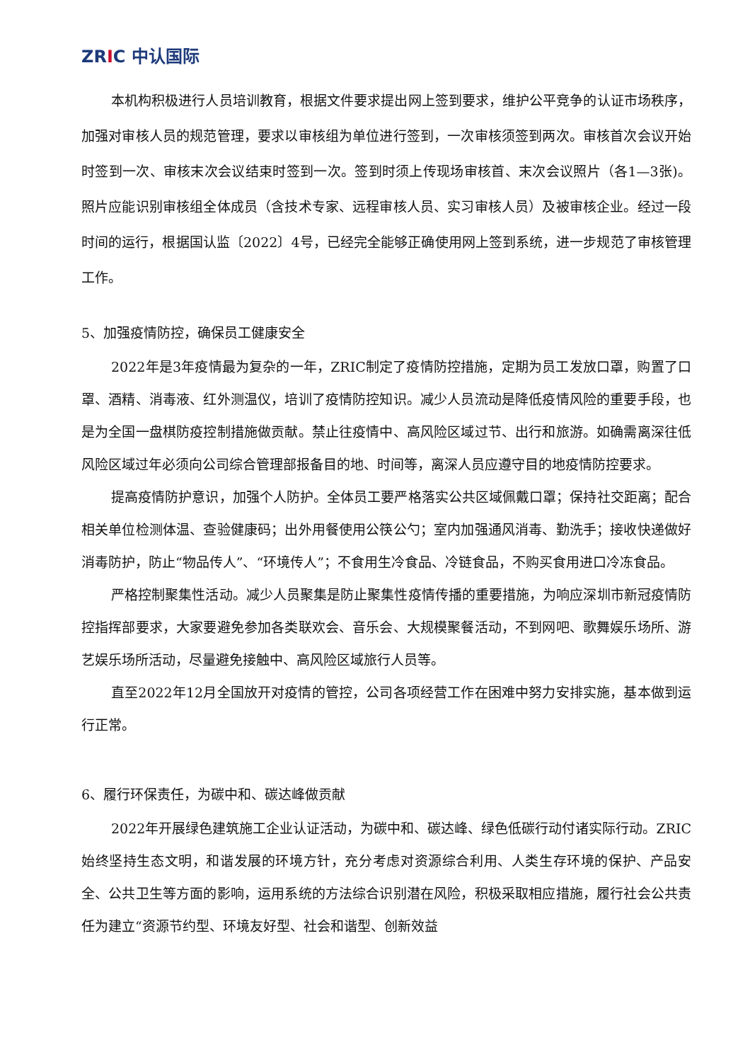ZRIC 中认国际
本机构积极进行人员培训教育，根据文件要求提出网上签到要求，维护公平竞争的认证市场秩序，加强对审核人员的规范管理，要求以审核组为单位进行签到，一次审核须签到两次。审核首次会议开始时签到一次、审核末次会议结束时签到一次。签到时须上传现场审核首、末次会议照片（各1—3张)。照片应能识别审核组全体成员（含技术专家、远程审核人员、实习审核人员）及被审核企业。经过一段时间的运行，根据国认监〔2022〕4号，已经完全能够正确使用网上签到系统，进一步规范了审核管理工作。
5、加强疫情防控，确保员工健康安全
2022年是3年疫情最为复杂的一年，ZRIC制定了疫情防控措施，定期为员工发放口罩，购置了口罩、酒精、消毒液、红外测温仪，培训了疫情防控知识。减少人员流动是降低疫情风险的重要手段，也是为全国一盘棋防疫控制措施做贡献。禁止往疫情中、高风险区域过节、出行和旅游。如确需离深往低风险区域过年必须向公司综合管理部报备目的地、时间等，离深人员应遵守目的地疫情防控要求。
提高疫情防护意识，加强个人防护。全体员工要严格落实公共区域佩戴口罩；保持社交距离；配合相关单位检测体温、查验健康码；出外用餐使用公筷公勺；室内加强通风消毒、勤洗手；接收快递做好消毒防护，防止“物品传人”、“环境传人”；不食用生冷食品、冷链食品，不购买食用进口冷冻食品。
严格控制聚集性活动。减少人员聚集是防止聚集性疫情传播的重要措施，为响应深圳市新冠疫情防控指挥部要求，大家要避免参加各类联欢会、音乐会、大规模聚餐活动，不到网吧、歌舞娱乐场所、游艺娱乐场所活动，尽量避免接触中、高风险区域旅行人员等。
直至2022年12月全国放开对疫情的管控，公司各项经营工作在困难中努力安排实施，基本做到运行正常。
6、履行环保责任，为碳中和、碳达峰做贡献
2022年开展绿色建筑施工企业认证活动，为碳中和、碳达峰、绿色低碳行动付诸实际行动。ZRIC始终坚持生态文明，和谐发展的环境方针，充分考虑对资源综合利用、人类生存环境的保护、产品安全、公共卫生等方面的影响，运用系统的方法综合识别潜在风险，积极采取相应措施，履行社会公共责任为建立“资源节约型、环境友好型、社会和谐型、创新效益